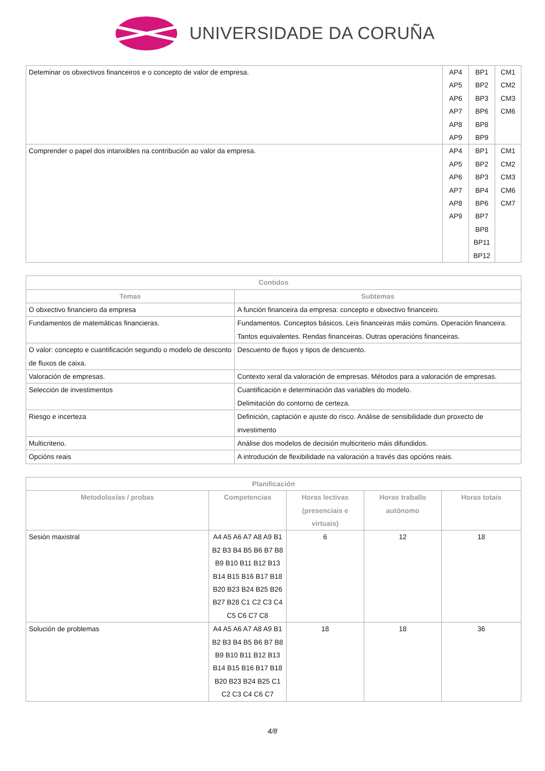UNIVERSIDADE DA CORUÑA
| Deteminar os obxectivos financeiros e o concepto de valor de empresa. | AP4 AP5 AP6 AP7 AP8 AP9 | BP1 BP2 BP3 BP6 BP8 BP9 | CM1 CM2 CM3 CM6 |
| Comprender o papel dos intanxibles na contribución ao valor da empresa. | AP4 AP5 AP6 AP7 AP8 AP9 | BP1 BP2 BP3 BP4 BP6 BP7 BP8 BP11 BP12 | CM1 CM2 CM3 CM6 CM7 |
| Contidos | |
| --- | --- |
| Temas | Subtemas |
| O obxectivo financiero da empresa | A función financeira da empresa: concepto e obxectivo financeiro. |
| Fundamentos de matemáticas financieras. | Fundamentos. Conceptos básicos. Leis financeiras máis comúns. Operación financeira. Tantos equivalentes. Rendas financeiras. Outras operacións financeiras. |
| O valor: concepto e cuantificación segundo o modelo de desconto de fluxos de caixa. | Descuento de flujos y tipos de descuento. |
| Valoración de empresas. | Contexto xeral da valoración de empresas. Métodos para a valoración de empresas. |
| Selección de investimentos | Cuantificación e determinación das variables do modelo. Delimitación do contorno de certeza. |
| Riesgo e incerteza | Definición, captación e ajuste do risco. Análise de sensibilidade dun proxecto de investimento |
| Multicriterio. | Análise dos modelos de decisión multicriterio máis difundidos. |
| Opcións reais | A introdución de flexibilidade na valoración a través das opcións reais. |
| Planificación | | | | |
| --- | --- | --- | --- | --- |
| Metodoloxías / probas | Competencias | Horas lectivas (presenciais e virtuais) | Horas traballo autónomo | Horas totais |
| Sesión maxistral | A4 A5 A6 A7 A8 A9 B1 B2 B3 B4 B5 B6 B7 B8 B9 B10 B11 B12 B13 B14 B15 B16 B17 B18 B20 B23 B24 B25 B26 B27 B28 C1 C2 C3 C4 C5 C6 C7 C8 | 6 | 12 | 18 |
| Solución de problemas | A4 A5 A6 A7 A8 A9 B1 B2 B3 B4 B5 B6 B7 B8 B9 B10 B11 B12 B13 B14 B15 B16 B17 B18 B20 B23 B24 B25 C1 C2 C3 C4 C6 C7 | 18 | 18 | 36 |
4/8